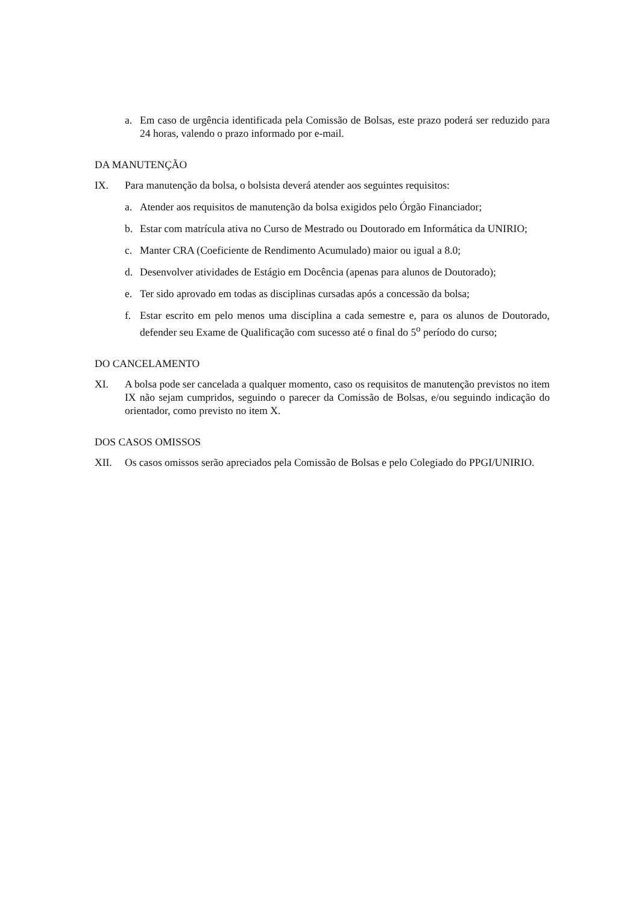a. Em caso de urgência identificada pela Comissão de Bolsas, este prazo poderá ser reduzido para 24 horas, valendo o prazo informado por e-mail.
DA MANUTENÇÃO
IX. Para manutenção da bolsa, o bolsista deverá atender aos seguintes requisitos:
a. Atender aos requisitos de manutenção da bolsa exigidos pelo Órgão Financiador;
b. Estar com matrícula ativa no Curso de Mestrado ou Doutorado em Informática da UNIRIO;
c. Manter CRA (Coeficiente de Rendimento Acumulado) maior ou igual a 8.0;
d. Desenvolver atividades de Estágio em Docência (apenas para alunos de Doutorado);
e. Ter sido aprovado em todas as disciplinas cursadas após a concessão da bolsa;
f. Estar escrito em pelo menos uma disciplina a cada semestre e, para os alunos de Doutorado, defender seu Exame de Qualificação com sucesso até o final do 5<sup>o</sup> período do curso;
DO CANCELAMENTO
XI. A bolsa pode ser cancelada a qualquer momento, caso os requisitos de manutenção previstos no item IX não sejam cumpridos, seguindo o parecer da Comissão de Bolsas, e/ou seguindo indicação do orientador, como previsto no item X.
DOS CASOS OMISSOS
XII. Os casos omissos serão apreciados pela Comissão de Bolsas e pelo Colegiado do PPGI/UNIRIO.